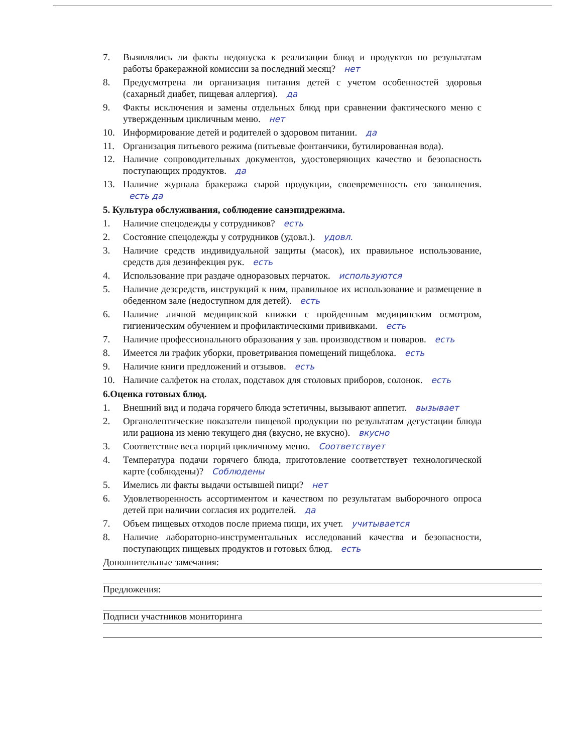7. Выявлялись ли факты недопуска к реализации блюд и продуктов по результатам работы бракеражной комиссии за последний месяц? нет
8. Предусмотрена ли организация питания детей с учетом особенностей здоровья (сахарный диабет, пищевая аллергия). да
9. Факты исключения и замены отдельных блюд при сравнении фактического меню с утвержденным цикличным меню. нет
10. Информирование детей и родителей о здоровом питании. да
11. Организация питьевого режима (питьевые фонтанчики, бутилированная вода).
12. Наличие сопроводительных документов, удостоверяющих качество и безопасность поступающих продуктов. да
13. Наличие журнала бракеража сырой продукции, своевременность его заполнения. есть да
5. Культура обслуживания, соблюдение санэпидрежима.
1. Наличие спецодежды у сотрудников? есть
2. Состояние спецодежды у сотрудников (удовл.). удовл.
3. Наличие средств индивидуальной защиты (масок), их правильное использование, средств для дезинфекция рук. есть
4. Использование при раздаче одноразовых перчаток. используются
5. Наличие дезсредств, инструкций к ним, правильное их использование и размещение в обеденном зале (недоступном для детей). есть
6. Наличие личной медицинской книжки с пройденным медицинским осмотром, гигиеническим обучением и профилактическими прививками. есть
7. Наличие профессионального образования у зав. производством и поваров. есть
8. Имеется ли график уборки, проветривания помещений пищеблока. есть
9. Наличие книги предложений и отзывов. есть
10. Наличие салфеток на столах, подставок для столовых приборов, солонок. есть
6.Оценка готовых блюд.
1. Внешний вид и подача горячего блюда эстетичны, вызывают аппетит. вызывает
2. Органолептические показатели пищевой продукции по результатам дегустации блюда или рациона из меню текущего дня (вкусно, не вкусно). вкусно
3. Соответствие веса порций цикличному меню. Соответствует
4. Температура подачи горячего блюда, приготовление соответствует технологической карте (соблюдены)? Соблюдены
5. Имелись ли факты выдачи остывшей пищи? нет
6. Удовлетворенность ассортиментом и качеством по результатам выборочного опроса детей при наличии согласия их родителей. да
7. Объем пищевых отходов после приема пищи, их учет. учитывается
8. Наличие лабораторно-инструментальных исследований качества и безопасности, поступающих пищевых продуктов и готовых блюд. есть
Дополнительные замечания:
Предложения:
Подписи участников мониторинга